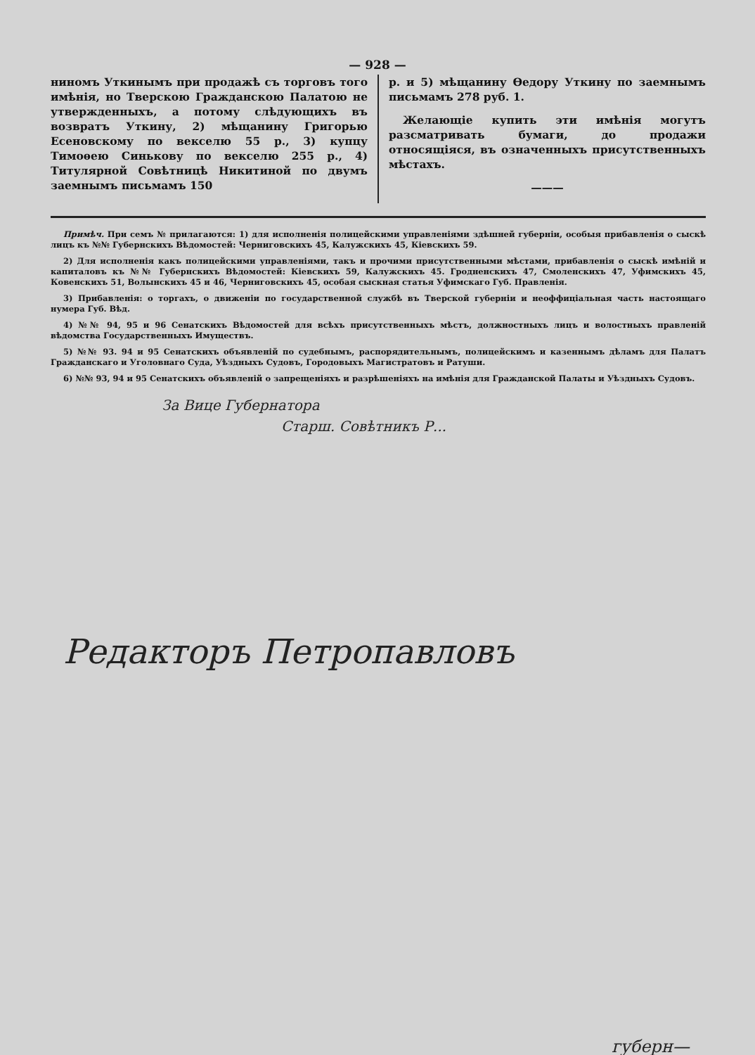— 928 —
ниномъ Уткинымъ при продажѣ съ торговъ того имѣнія, но Тверскою Гражданскою Палатою не утвержденныхъ, а потому слѣдующихъ въ возвратъ Уткину, 2) мѣщанину Григорью Есеновскому по векселю 55 р., 3) купцу Тимоѳею Синькову по векселю 255 р., 4) Титулярной Совѣтницѣ Никитиной по двумъ заемнымъ письмамъ 150
р. и 5) мѣщанину Ѳедору Уткину по заемнымъ письмамъ 278 руб. 1.
Желающіе купить эти имѣнія могутъ разсматривать бумаги, до продажи относящіяся, въ означенныхъ присутственныхъ мѣстахъ.
———
Примѣч. При семъ № прилагаются: 1) для исполненія полицейскими управленіями здѣшней губерніи, особыя прибавленія о сыскѣ лицъ къ №№ Губернскихъ Вѣдомостей: Черниговскихъ 45, Калужскихъ 45, Кіевскихъ 59.
2) Для исполненія какъ полицейскими управленіями, такъ и прочими присутственными мѣстами, прибавленія о сыскѣ имѣній и капиталовъ къ №№ Губернскихъ Вѣдомостей: Кіевскихъ 59, Калужскихъ 45. Гродненскихъ 47, Смоленскихъ 47, Уфимскихъ 45, Ковенскихъ 51, Волынскихъ 45 и 46, Черниговскихъ 45, особая сыскная статья Уфимскаго Губ. Правленія.
3) Прибавленія: о торгахъ, о движеніи по государственной службѣ въ Тверской губерніи и неоффиціальная часть настоящаго нумера Губ. Вѣд.
4) №№ 94, 95 и 96 Сенатскихъ Вѣдомостей для всѣхъ присутственныхъ мѣстъ, должностныхъ лицъ и волостныхъ правленій вѣдомства Государственныхъ Имуществъ.
5) №№ 93. 94 и 95 Сенатскихъ объявленій по судебнымъ, распорядительнымъ, полицейскимъ и казеннымъ дѣламъ для Палатъ Гражданскаго и Уголовнаго Суда, Уѣздныхъ Судовъ, Городовыхъ Магистратовъ и Ратуши.
6) №№ 93, 94 и 95 Сенатскихъ объявленій о запрещеніяхъ и разрѣшеніяхъ на имѣнія для Гражданской Палаты и Уѣздныхъ Судовъ.
За Вице Губернатора
Старш. Совѣтникъ Р...
Редакторъ Петропавловъ
губерн—